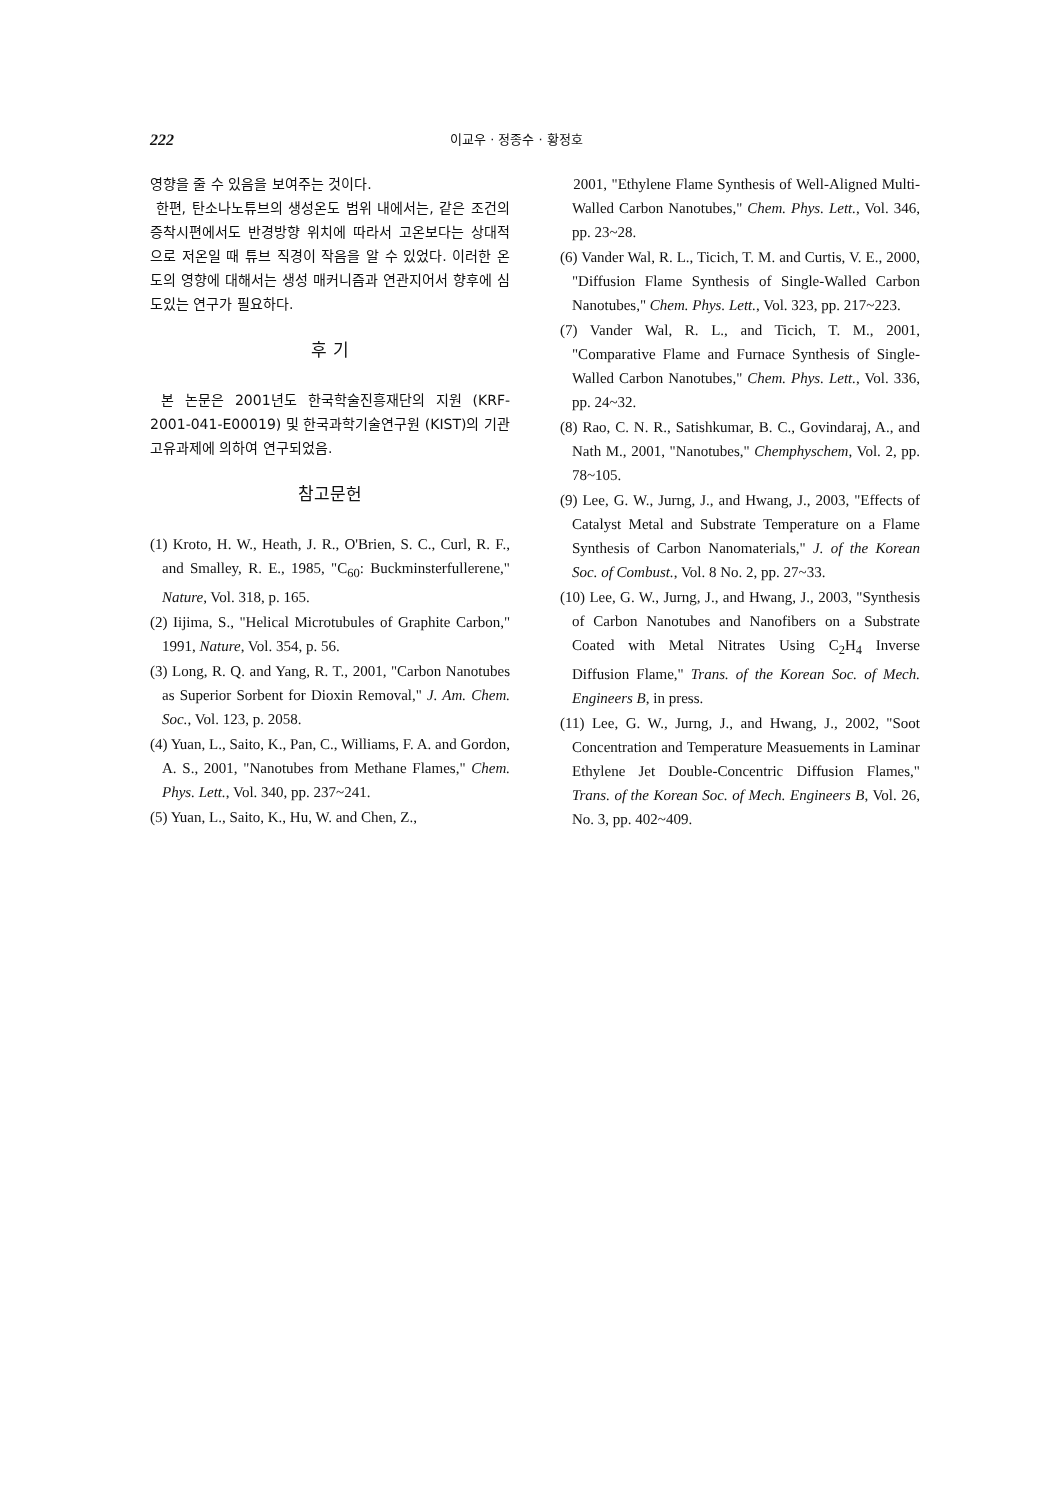222 이교우 · 정종수 · 황정호
영향을 줄 수 있음을 보여주는 것이다.
한편, 탄소나노튜브의 생성온도 범위 내에서는, 같은 조건의 증착시편에서도 반경방향 위치에 따라서 고온보다는 상대적으로 저온일 때 튜브 직경이 작음을 알 수 있었다. 이러한 온도의 영향에 대해서는 생성 매커니즘과 연관지어서 향후에 심도있는 연구가 필요하다.
후 기
본 논문은 2001년도 한국학술진흥재단의 지원 (KRF-2001-041-E00019) 및 한국과학기술연구원 (KIST)의 기관고유과제에 의하여 연구되었음.
참고문헌
(1) Kroto, H. W., Heath, J. R., O'Brien, S. C., Curl, R. F., and Smalley, R. E., 1985, "C<sub>60</sub>: Buckminsterfullerene," Nature, Vol. 318, p. 165.
(2) Iijima, S., "Helical Microtubules of Graphite Carbon," 1991, Nature, Vol. 354, p. 56.
(3) Long, R. Q. and Yang, R. T., 2001, "Carbon Nanotubes as Superior Sorbent for Dioxin Removal," J. Am. Chem. Soc., Vol. 123, p. 2058.
(4) Yuan, L., Saito, K., Pan, C., Williams, F. A. and Gordon, A. S., 2001, "Nanotubes from Methane Flames," Chem. Phys. Lett., Vol. 340, pp. 237~241.
(5) Yuan, L., Saito, K., Hu, W. and Chen, Z.,
2001, "Ethylene Flame Synthesis of Well-Aligned Multi-Walled Carbon Nanotubes," Chem. Phys. Lett., Vol. 346, pp. 23~28.
(6) Vander Wal, R. L., Ticich, T. M. and Curtis, V. E., 2000, "Diffusion Flame Synthesis of Single-Walled Carbon Nanotubes," Chem. Phys. Lett., Vol. 323, pp. 217~223.
(7) Vander Wal, R. L., and Ticich, T. M., 2001, "Comparative Flame and Furnace Synthesis of Single-Walled Carbon Nanotubes," Chem. Phys. Lett., Vol. 336, pp. 24~32.
(8) Rao, C. N. R., Satishkumar, B. C., Govindaraj, A., and Nath M., 2001, "Nanotubes," Chemphyschem, Vol. 2, pp. 78~105.
(9) Lee, G. W., Jurng, J., and Hwang, J., 2003, "Effects of Catalyst Metal and Substrate Temperature on a Flame Synthesis of Carbon Nanomaterials," J. of the Korean Soc. of Combust., Vol. 8 No. 2, pp. 27~33.
(10) Lee, G. W., Jurng, J., and Hwang, J., 2003, "Synthesis of Carbon Nanotubes and Nanofibers on a Substrate Coated with Metal Nitrates Using C<sub>2</sub>H<sub>4</sub> Inverse Diffusion Flame," Trans. of the Korean Soc. of Mech. Engineers B, in press.
(11) Lee, G. W., Jurng, J., and Hwang, J., 2002, "Soot Concentration and Temperature Measuements in Laminar Ethylene Jet Double-Concentric Diffusion Flames," Trans. of the Korean Soc. of Mech. Engineers B, Vol. 26, No. 3, pp. 402~409.